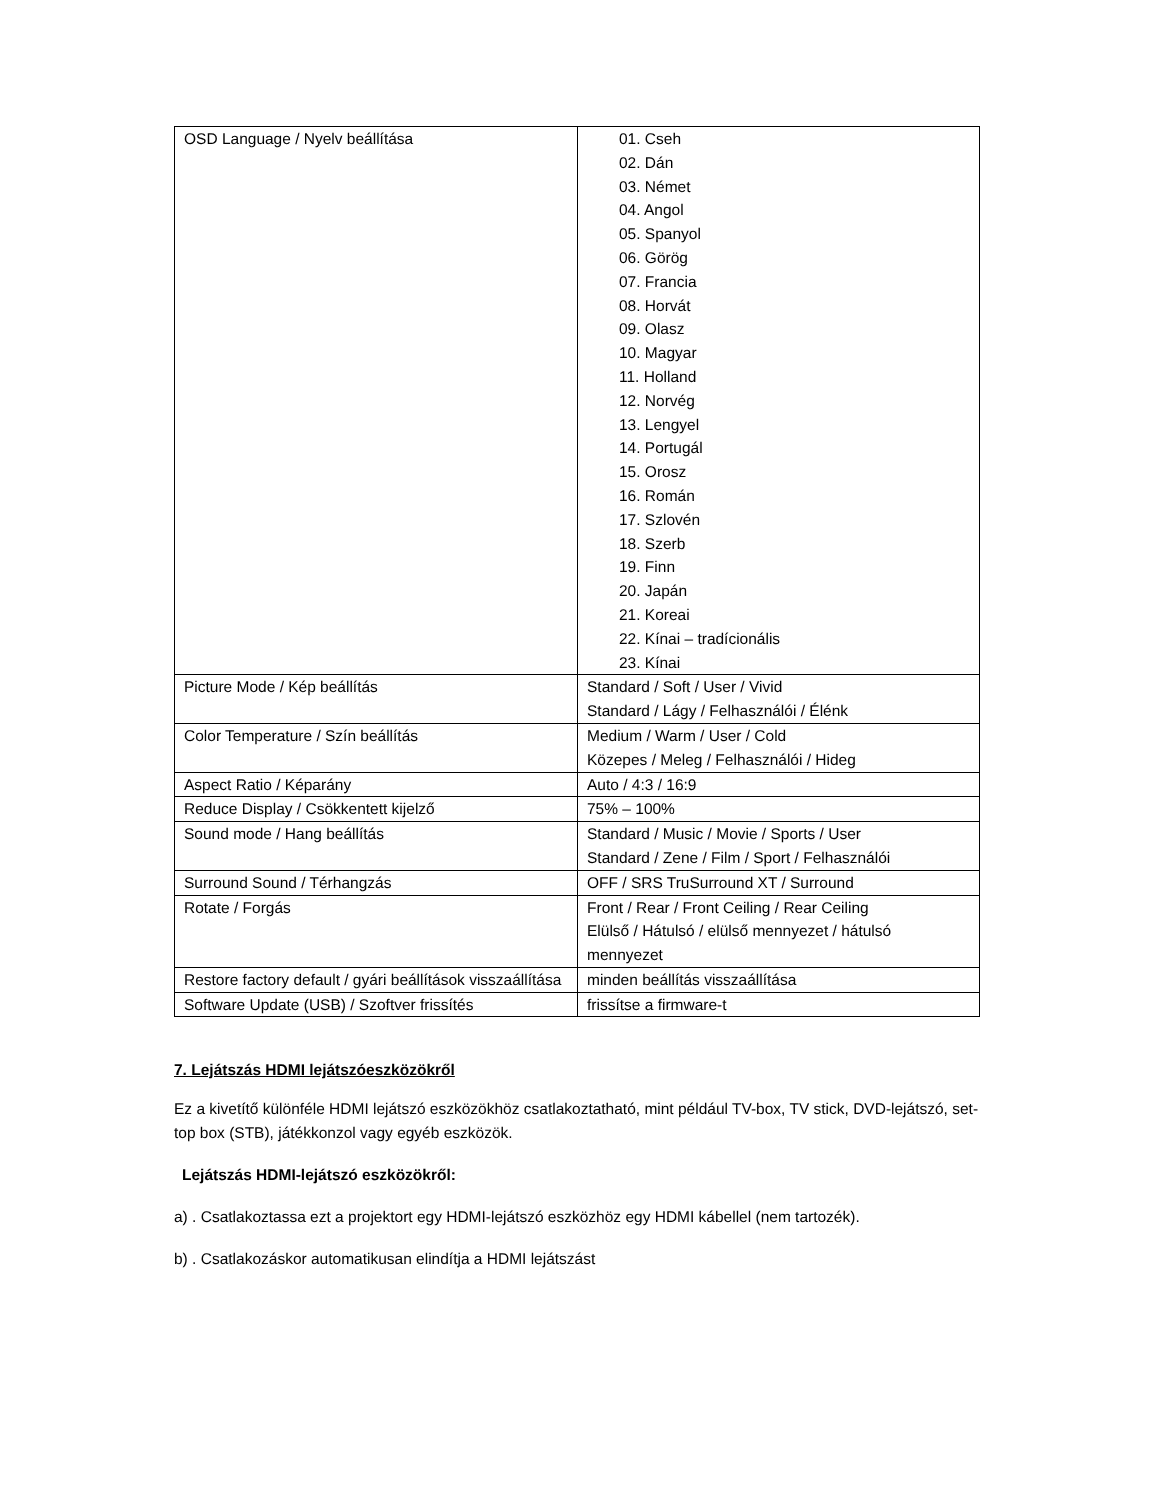| OSD Language / Nyelv beállítása | 01. Cseh 02. Dán 03. Német 04. Angol 05. Spanyol 06. Görög 07. Francia 08. Horvát 09. Olasz 10. Magyar 11. Holland 12. Norvég 13. Lengyel 14. Portugál 15. Orosz 16. Román 17. Szlovén 18. Szerb 19. Finn 20. Japán 21. Koreai 22. Kínai – tradícionális 23. Kínai |
| Picture Mode / Kép beállítás | Standard / Soft / User / Vivid Standard / Lágy / Felhasználói / Élénk |
| Color Temperature / Szín beállítás | Medium / Warm / User / Cold Közepes / Meleg / Felhasználói / Hideg |
| Aspect Ratio / Képarány | Auto / 4:3 / 16:9 |
| Reduce Display / Csökkentett kijelző | 75% – 100% |
| Sound mode / Hang beállítás | Standard / Music / Movie / Sports / User Standard / Zene / Film / Sport / Felhasználói |
| Surround Sound / Térhangzás | OFF / SRS TruSurround XT / Surround |
| Rotate / Forgás | Front / Rear / Front Ceiling / Rear Ceiling Elülső / Hátulsó / elülső mennyezet / hátulsó mennyezet |
| Restore factory default / gyári beállítások visszaállítása | minden beállítás visszaállítása |
| Software Update (USB) / Szoftver frissítés | frissítse a firmware-t |
7. Lejátszás HDMI lejátszóeszközökről
Ez a kivetítő különféle HDMI lejátszó eszközökhöz csatlakoztatható, mint például TV-box, TV stick, DVD-lejátszó, set-top box (STB), játékkonzol vagy egyéb eszközök.
Lejátszás HDMI-lejátszó eszközökről:
a) . Csatlakoztassa ezt a projektort egy HDMI-lejátszó eszközhöz egy HDMI kábellel (nem tartozék).
b) . Csatlakozáskor automatikusan elindítja a HDMI lejátszást